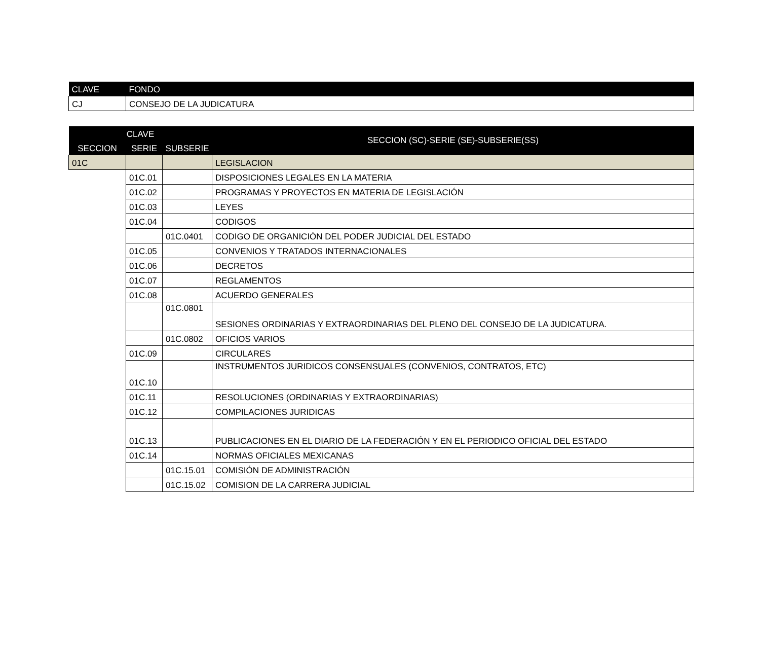| CLAVE | FONDO |
| --- | --- |
| CJ | CONSEJO DE LA JUDICATURA |
| CLAVE | | | SECCION (SC)-SERIE (SE)-SUBSERIE(SS) |
| --- | --- | --- | --- |
| SECCION | SERIE | SUBSERIE | |
| 01C | | | LEGISLACION |
| | 01C.01 | | DISPOSICIONES LEGALES EN LA MATERIA |
| | 01C.02 | | PROGRAMAS Y PROYECTOS EN MATERIA DE LEGISLACIÓN |
| | 01C.03 | | LEYES |
| | 01C.04 | | CODIGOS |
| | | 01C.0401 | CODIGO DE ORGANICIÓN DEL PODER JUDICIAL DEL ESTADO |
| | 01C.05 | | CONVENIOS Y TRATADOS INTERNACIONALES |
| | 01C.06 | | DECRETOS |
| | 01C.07 | | REGLAMENTOS |
| | 01C.08 | | ACUERDO GENERALES |
| | | 01C.0801 | SESIONES ORDINARIAS Y EXTRAORDINARIAS DEL PLENO DEL CONSEJO DE LA JUDICATURA. |
| | | 01C.0802 | OFICIOS VARIOS |
| | 01C.09 | | CIRCULARES |
| | 01C.10 | | INSTRUMENTOS JURIDICOS CONSENSUALES (CONVENIOS, CONTRATOS, ETC) |
| | 01C.11 | | RESOLUCIONES (ORDINARIAS Y EXTRAORDINARIAS) |
| | 01C.12 | | COMPILACIONES JURIDICAS |
| | 01C.13 | | PUBLICACIONES EN EL DIARIO DE LA FEDERACIÓN Y EN EL PERIODICO OFICIAL DEL ESTADO |
| | 01C.14 | | NORMAS OFICIALES MEXICANAS |
| | | 01C.15.01 | COMISIÓN DE ADMINISTRACIÓN |
| | | 01C.15.02 | COMISION DE LA CARRERA JUDICIAL |